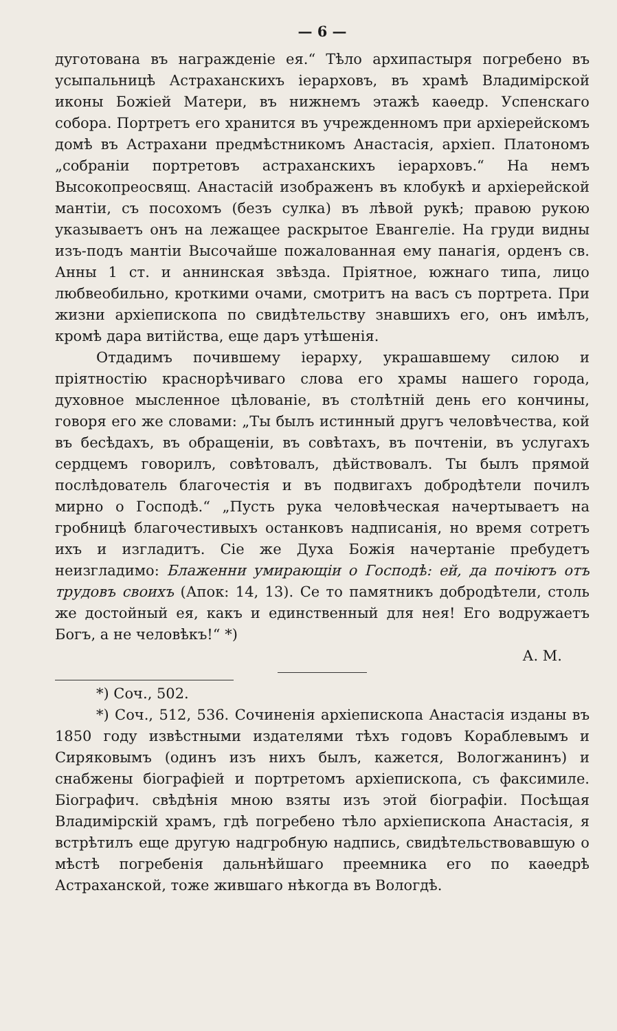— 6 —
дуготована въ награжденіе ея.“ Тѣло архипастыря погребено въ усыпальницѣ Астраханскихъ іерарховъ, въ храмѣ Владимірской иконы Божіей Матери, въ нижнемъ этажѣ каѳедр. Успенскаго собора. Портретъ его хранится въ учрежденномъ при архіерейскомъ домѣ въ Астрахани предмѣстникомъ Анастасія, архіеп. Платономъ „собраніи портретовъ астраханскихъ іерарховъ.“ На немъ Высокопреосвящ. Анастасій изображенъ въ клобукѣ и архіерейской мантіи, съ посохомъ (безъ сулка) въ лѣвой рукѣ; правою рукою указываетъ онъ на лежащее раскрытое Евангеліе. На груди видны изъ-подъ мантіи Высочайше пожалованная ему панагія, орденъ св. Анны 1 ст. и аннинская звѣзда. Пріятное, южнаго типа, лицо любвеобильно, кроткими очами, смотритъ на васъ съ портрета. При жизни архіепископа по свидѣтельству знавшихъ его, онъ имѣлъ, кромѣ дара витійства, еще даръ утѣшенія.
Отдадимъ почившему іерарху, украшавшему силою и пріятностію краснорѣчиваго слова его храмы нашего города, духовное мысленное цѣлованіе, въ столѣтній день его кончины, говоря его же словами: „Ты былъ истинный другъ человѣчества, кой въ бесѣдахъ, въ обращеніи, въ совѣтахъ, въ почтеніи, въ услугахъ сердцемъ говорилъ, совѣтовалъ, дѣйствовалъ. Ты былъ прямой послѣдователь благочестія и въ подвигахъ добродѣтели почилъ мирно о Господѣ.“ „Пусть рука человѣческая начертываетъ на гробницѣ благочестивыхъ останковъ надписанія, но время сотретъ ихъ и изгладитъ. Сіе же Духа Божія начертаніе пребудетъ неизгладимо: Блаженни умирающіи о Господѣ: ей, да почіютъ отъ трудовъ своихъ (Апок: 14, 13). Се то памятникъ добродѣтели, столь же достойный ея, какъ и единственный для нея! Его водружаетъ Богъ, а не человѣкъ!“ *)
А. М.
*) Соч., 502.
*) Соч., 512, 536. Сочиненія архіепископа Анастасія изданы въ 1850 году извѣстными издателями тѣхъ годовъ Кораблевымъ и Сиряковымъ (одинъ изъ нихъ былъ, кажется, Вологжанинъ) и снабжены біографіей и портретомъ архіепископа, съ факсимиле. Біографич. свѣдѣнія мною взяты изъ этой біографіи. Посѣщая Владимірскій храмъ, гдѣ погребено тѣло архіепископа Анастасія, я встрѣтилъ еще другую надгробную надпись, свидѣтельствовавшую о мѣстѣ погребенія дальнѣйшаго преемника его по каѳедрѣ Астраханской, тоже жившаго нѣкогда въ Вологдѣ.